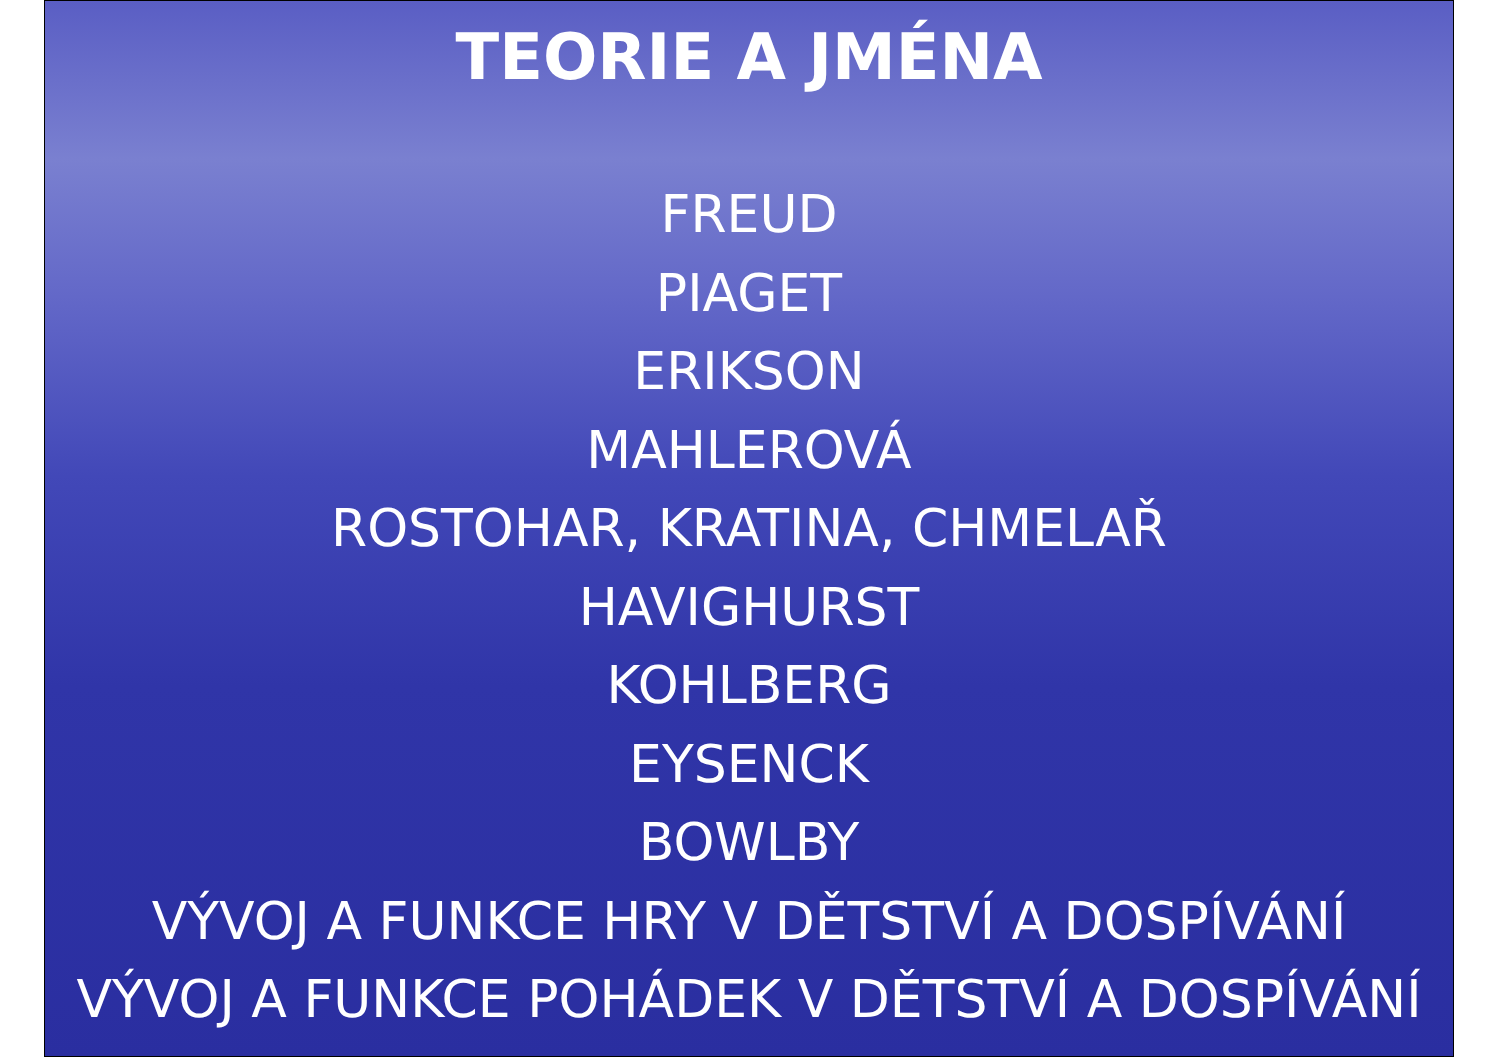TEORIE A JMÉNA
FREUD
PIAGET
ERIKSON
MAHLEROVÁ
ROSTOHAR, KRATINA, CHMELAŘ
HAVIGHURST
KOHLBERG
EYSENCK
BOWLBY
VÝVOJ A FUNKCE HRY V DĚTSTVÍ A DOSPÍVÁNÍ
VÝVOJ A FUNKCE POHÁDEK V DĚTSTVÍ A DOSPÍVÁNÍ